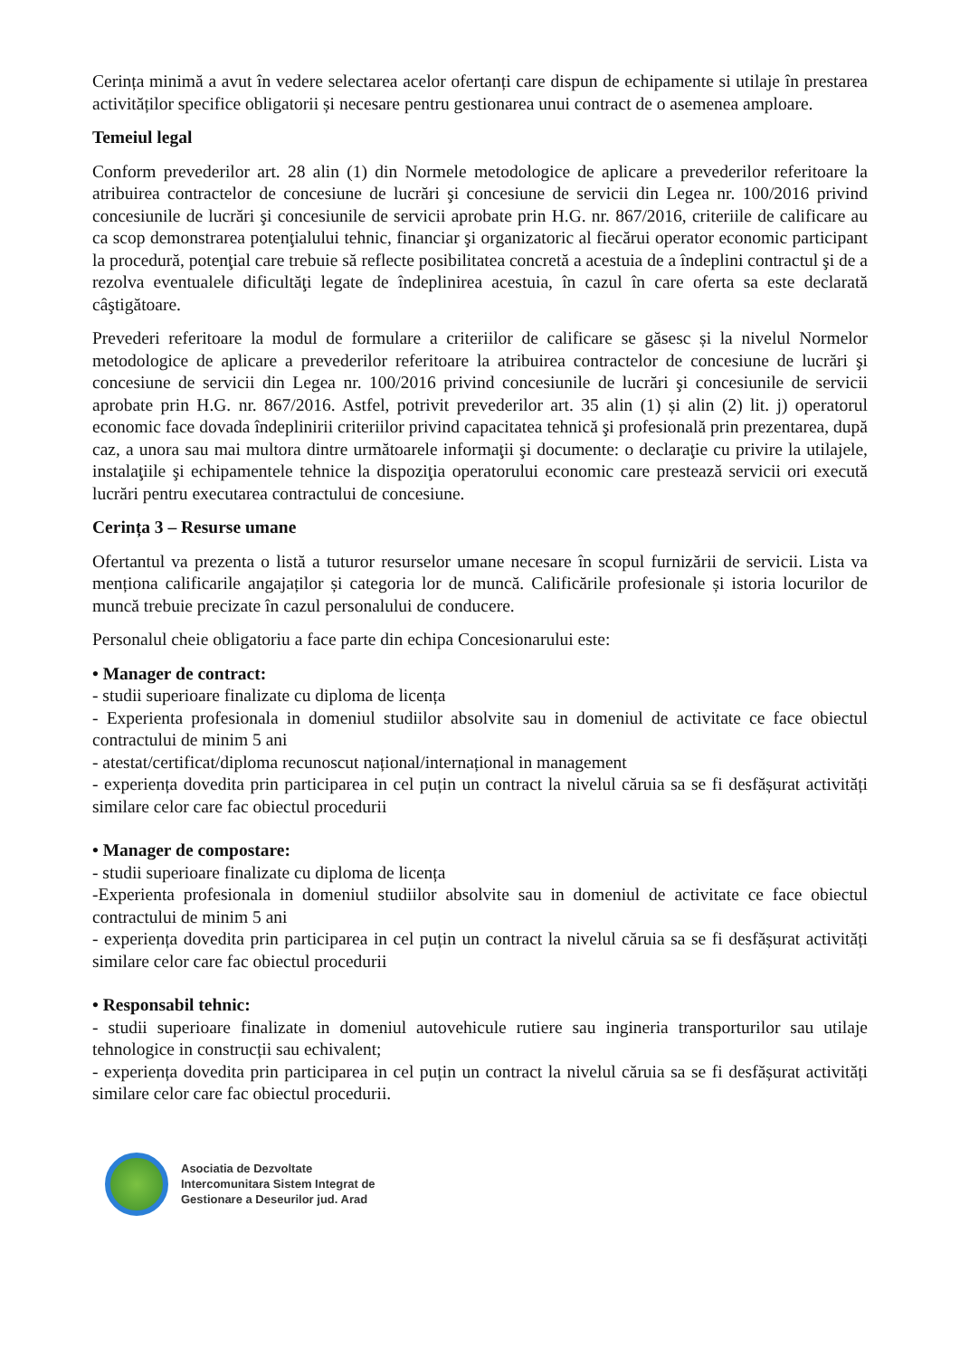Cerința minimă a avut în vedere selectarea acelor ofertanți care dispun de echipamente si utilaje în prestarea activităților specifice obligatorii și necesare pentru gestionarea unui contract de o asemenea amploare.
Temeiul legal
Conform prevederilor art. 28 alin (1) din Normele metodologice de aplicare a prevederilor referitoare la atribuirea contractelor de concesiune de lucrări şi concesiune de servicii din Legea nr. 100/2016 privind concesiunile de lucrări şi concesiunile de servicii aprobate prin H.G. nr. 867/2016, criteriile de calificare au ca scop demonstrarea potenţialului tehnic, financiar şi organizatoric al fiecărui operator economic participant la procedură, potenţial care trebuie să reflecte posibilitatea concretă a acestuia de a îndeplini contractul şi de a rezolva eventualele dificultăţi legate de îndeplinirea acestuia, în cazul în care oferta sa este declarată câştigătoare.
Prevederi referitoare la modul de formulare a criteriilor de calificare se găsesc și la nivelul Normelor metodologice de aplicare a prevederilor referitoare la atribuirea contractelor de concesiune de lucrări şi concesiune de servicii din Legea nr. 100/2016 privind concesiunile de lucrări şi concesiunile de servicii aprobate prin H.G. nr. 867/2016. Astfel, potrivit prevederilor art. 35 alin (1) și alin (2) lit. j) operatorul economic face dovada îndeplinirii criteriilor privind capacitatea tehnică şi profesională prin prezentarea, după caz, a unora sau mai multora dintre următoarele informaţii şi documente: o declaraţie cu privire la utilajele, instalaţiile şi echipamentele tehnice la dispoziţia operatorului economic care prestează servicii ori execută lucrări pentru executarea contractului de concesiune.
Cerința 3 – Resurse umane
Ofertantul va prezenta o listă a tuturor resurselor umane necesare în scopul furnizării de servicii. Lista va menționa calificarile angajaților și categoria lor de muncă. Calificările profesionale și istoria locurilor de muncă trebuie precizate în cazul personalului de conducere.
Personalul cheie obligatoriu a face parte din echipa Concesionarului este:
• Manager de contract:
- studii superioare finalizate cu diploma de licența
- Experienta profesionala in domeniul studiilor absolvite sau in domeniul de activitate ce face obiectul contractului de minim 5 ani
- atestat/certificat/diploma recunoscut național/internațional in management
- experiența dovedita prin participarea in cel puțin un contract la nivelul căruia sa se fi desfășurat activități similare celor care fac obiectul procedurii
• Manager de compostare:
- studii superioare finalizate cu diploma de licența
-Experienta profesionala in domeniul studiilor absolvite sau in domeniul de activitate ce face obiectul contractului de minim 5 ani
- experiența dovedita prin participarea in cel puțin un contract la nivelul căruia sa se fi desfășurat activități similare celor care fac obiectul procedurii
• Responsabil tehnic:
- studii superioare finalizate in domeniul autovehicule rutiere sau ingineria transporturilor sau utilaje tehnologice in construcții sau echivalent;
- experiența dovedita prin participarea in cel puțin un contract la nivelul căruia sa se fi desfășurat activități similare celor care fac obiectul procedurii.
Asociatia de Dezvoltate
Intercomunitara Sistem Integrat de
Gestionare a Deseurilor jud. Arad